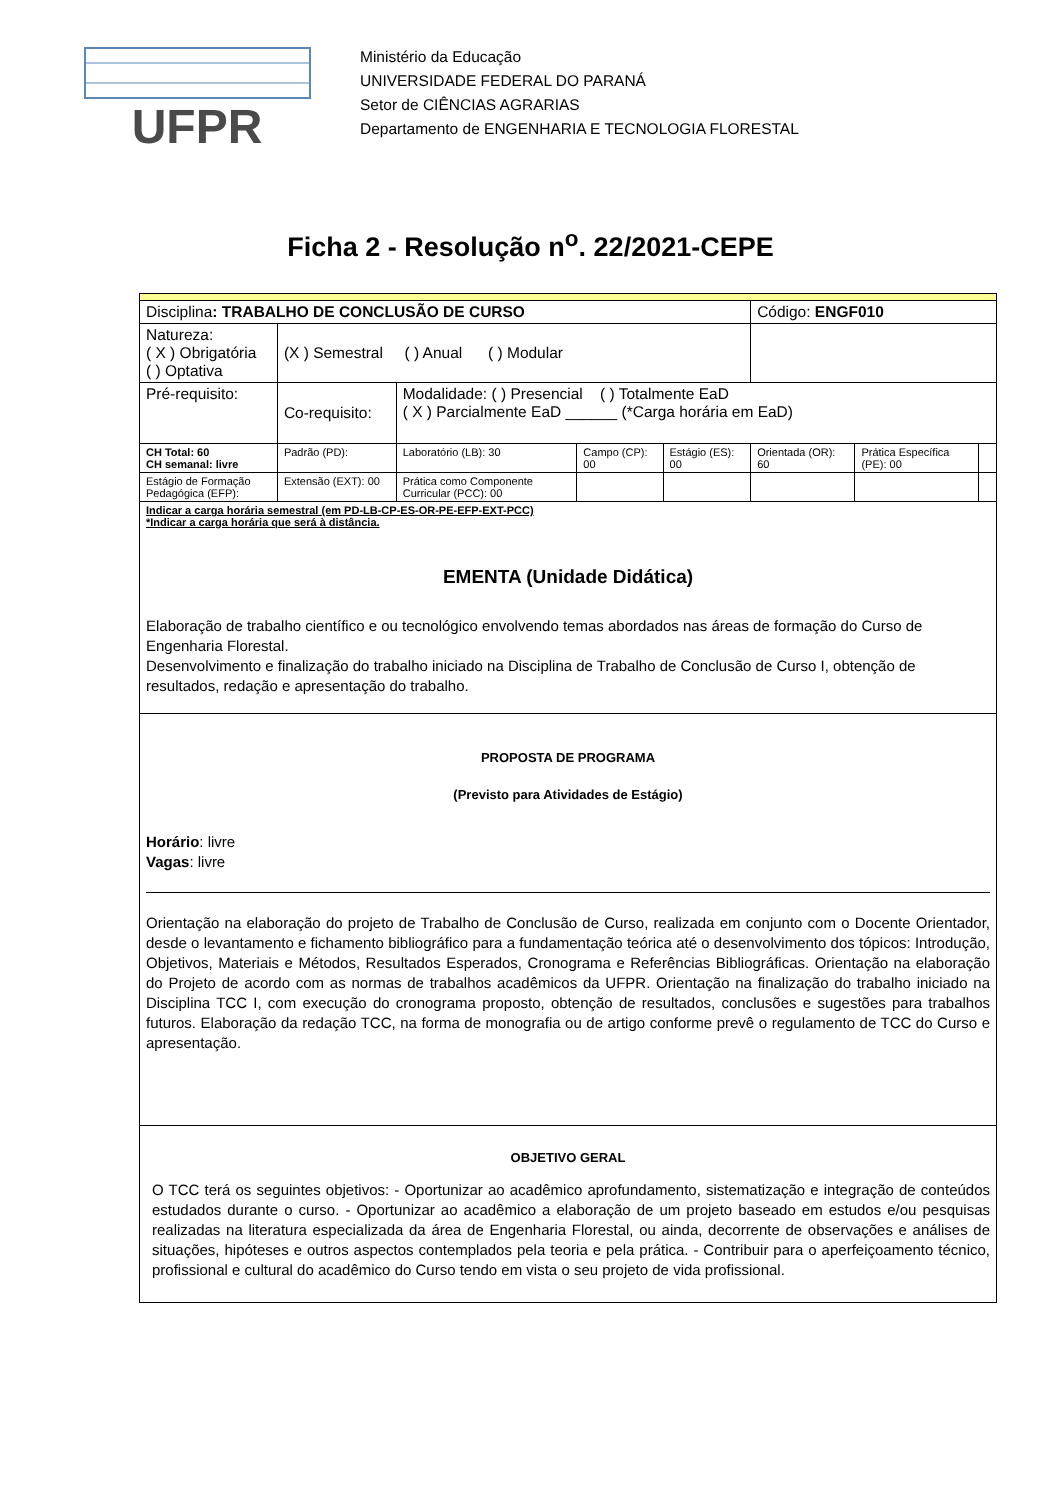UFPR
Ministério da Educação
UNIVERSIDADE FEDERAL DO PARANÁ
Setor de CIÊNCIAS AGRARIAS
Departamento de ENGENHARIA E TECNOLOGIA FLORESTAL
Ficha 2 - Resolução n<sup>o</sup>. 22/2021-CEPE
| Disciplina : TRABALHO DE CONCLUSÃO DE CURSO | | | | | Código: ENGF010 | | |
| Natureza: ( X ) Obrigatória ( ) Optativa | (X ) Semestral ( ) Anual ( ) Modular | | | | | | |
| Pré-requisito: | Co-requisito: | Modalidade: ( ) Presencial ( ) Totalmente EaD ( X ) Parcialmente EaD ______ (*Carga horária em EaD) | | | | | |
| CH Total: 60 CH semanal: livre | Padrão (PD): | Laboratório (LB): 30 | Campo (CP): 00 | Estágio (ES): 00 | Orientada (OR): 60 | Prática Específica (PE): 00 | |
| Estágio de Formação Pedagógica (EFP): | Extensão (EXT): 00 | Prática como Componente Curricular (PCC): 00 | | | | | |
| Indicar a carga horária semestral (em PD-LB-CP-ES-OR-PE-EFP-EXT-PCC) *Indicar a carga horária que será à distância. EMENTA (Unidade Didática) Elaboração de trabalho científico e ou tecnológico envolvendo temas abordados nas áreas de formação do Curso de Engenharia Florestal. Desenvolvimento e finalização do trabalho iniciado na Disciplina de Trabalho de Conclusão de Curso I, obtenção de resultados, redação e apresentação do trabalho. | | | | | | | |
| PROPOSTA DE PROGRAMA (Previsto para Atividades de Estágio) Horário : livre Vagas : livre Orientação na elaboração do projeto de Trabalho de Conclusão de Curso, realizada em conjunto com o Docente Orientador, desde o levantamento e fichamento bibliográfico para a fundamentação teórica até o desenvolvimento dos tópicos: Introdução, Objetivos, Materiais e Métodos, Resultados Esperados, Cronograma e Referências Bibliográficas. Orientação na elaboração do Projeto de acordo com as normas de trabalhos acadêmicos da UFPR. Orientação na finalização do trabalho iniciado na Disciplina TCC I, com execução do cronograma proposto, obtenção de resultados, conclusões e sugestões para trabalhos futuros. Elaboração da redação TCC, na forma de monografia ou de artigo conforme prevê o regulamento de TCC do Curso e apresentação. | | | | | | | |
| OBJETIVO GERAL O TCC terá os seguintes objetivos: - Oportunizar ao acadêmico aprofundamento, sistematização e integração de conteúdos estudados durante o curso. - Oportunizar ao acadêmico a elaboração de um projeto baseado em estudos e/ou pesquisas realizadas na literatura especializada da área de Engenharia Florestal, ou ainda, decorrente de observações e análises de situações, hipóteses e outros aspectos contemplados pela teoria e pela prática. - Contribuir para o aperfeiçoamento técnico, profissional e cultural do acadêmico do Curso tendo em vista o seu projeto de vida profissional. | | | | | | | |